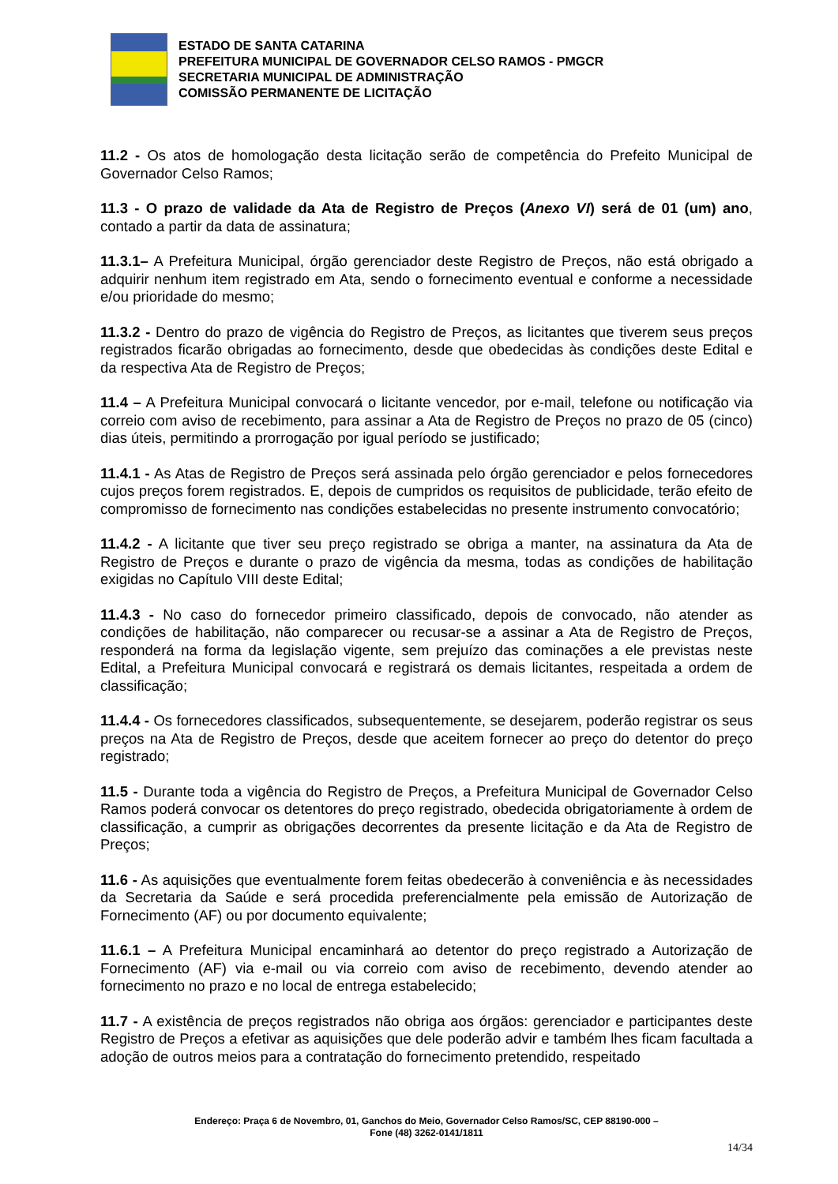ESTADO DE SANTA CATARINA
PREFEITURA MUNICIPAL DE GOVERNADOR CELSO RAMOS - PMGCR
SECRETARIA MUNICIPAL DE ADMINISTRAÇÃO
COMISSÃO PERMANENTE DE LICITAÇÃO
11.2 - Os atos de homologação desta licitação serão de competência do Prefeito Municipal de Governador Celso Ramos;
11.3 - O prazo de validade da Ata de Registro de Preços (Anexo VI) será de 01 (um) ano, contado a partir da data de assinatura;
11.3.1– A Prefeitura Municipal, órgão gerenciador deste Registro de Preços, não está obrigado a adquirir nenhum item registrado em Ata, sendo o fornecimento eventual e conforme a necessidade e/ou prioridade do mesmo;
11.3.2 - Dentro do prazo de vigência do Registro de Preços, as licitantes que tiverem seus preços registrados ficarão obrigadas ao fornecimento, desde que obedecidas às condições deste Edital e da respectiva Ata de Registro de Preços;
11.4 – A Prefeitura Municipal convocará o licitante vencedor, por e-mail, telefone ou notificação via correio com aviso de recebimento, para assinar a Ata de Registro de Preços no prazo de 05 (cinco) dias úteis, permitindo a prorrogação por igual período se justificado;
11.4.1 - As Atas de Registro de Preços será assinada pelo órgão gerenciador e pelos fornecedores cujos preços forem registrados. E, depois de cumpridos os requisitos de publicidade, terão efeito de compromisso de fornecimento nas condições estabelecidas no presente instrumento convocatório;
11.4.2 - A licitante que tiver seu preço registrado se obriga a manter, na assinatura da Ata de Registro de Preços e durante o prazo de vigência da mesma, todas as condições de habilitação exigidas no Capítulo VIII deste Edital;
11.4.3 - No caso do fornecedor primeiro classificado, depois de convocado, não atender as condições de habilitação, não comparecer ou recusar-se a assinar a Ata de Registro de Preços, responderá na forma da legislação vigente, sem prejuízo das cominações a ele previstas neste Edital, a Prefeitura Municipal convocará e registrará os demais licitantes, respeitada a ordem de classificação;
11.4.4 - Os fornecedores classificados, subsequentemente, se desejarem, poderão registrar os seus preços na Ata de Registro de Preços, desde que aceitem fornecer ao preço do detentor do preço registrado;
11.5 - Durante toda a vigência do Registro de Preços, a Prefeitura Municipal de Governador Celso Ramos poderá convocar os detentores do preço registrado, obedecida obrigatoriamente à ordem de classificação, a cumprir as obrigações decorrentes da presente licitação e da Ata de Registro de Preços;
11.6 - As aquisições que eventualmente forem feitas obedecerão à conveniência e às necessidades da Secretaria da Saúde e será procedida preferencialmente pela emissão de Autorização de Fornecimento (AF) ou por documento equivalente;
11.6.1 – A Prefeitura Municipal encaminhará ao detentor do preço registrado a Autorização de Fornecimento (AF) via e-mail ou via correio com aviso de recebimento, devendo atender ao fornecimento no prazo e no local de entrega estabelecido;
11.7 - A existência de preços registrados não obriga aos órgãos: gerenciador e participantes deste Registro de Preços a efetivar as aquisições que dele poderão advir e também lhes ficam facultada a adoção de outros meios para a contratação do fornecimento pretendido, respeitado
Endereço: Praça 6 de Novembro, 01, Ganchos do Meio, Governador Celso Ramos/SC, CEP 88190-000 –
Fone (48) 3262-0141/1811
14/34